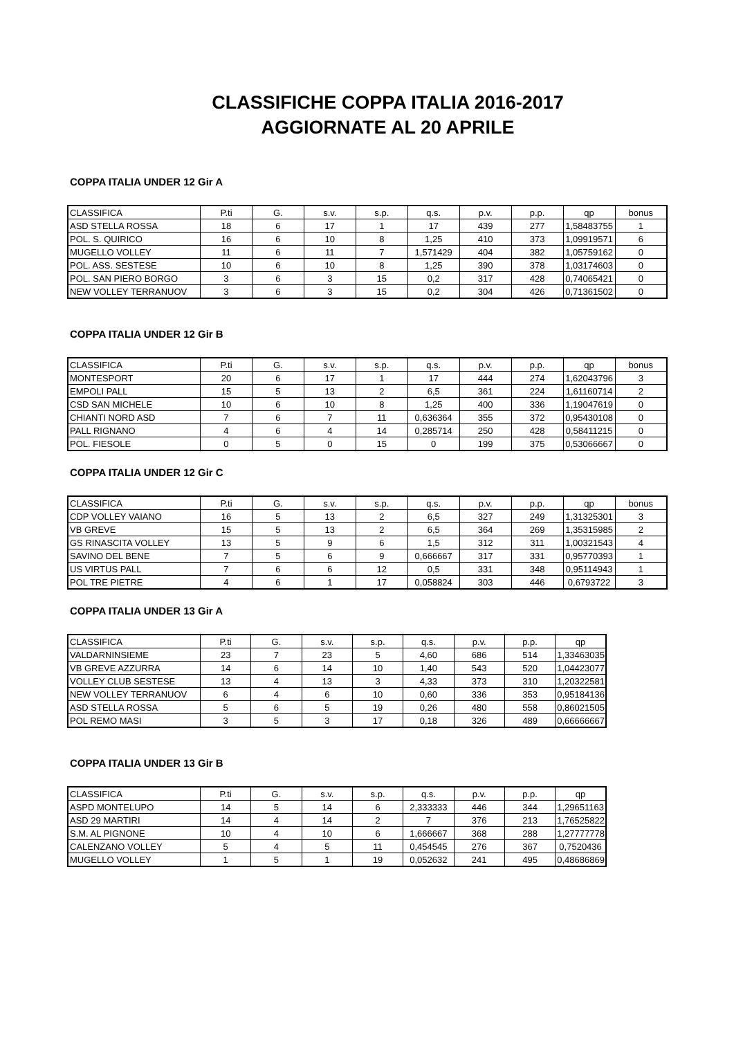CLASSIFICHE COPPA ITALIA 2016-2017
AGGIORNATE AL 20 APRILE
COPPA ITALIA UNDER 12 Gir A
| CLASSIFICA | P.ti | G. | s.v. | s.p. | q.s. | p.v. | p.p. | qp | bonus |
| ASD STELLA ROSSA | 18 | 6 | 17 | 1 | 17 | 439 | 277 | 1,58483755 | 1 |
| POL. S. QUIRICO | 16 | 6 | 10 | 8 | 1,25 | 410 | 373 | 1,09919571 | 6 |
| MUGELLO VOLLEY | 11 | 6 | 11 | 7 | 1,571429 | 404 | 382 | 1,05759162 | 0 |
| POL. ASS. SESTESE | 10 | 6 | 10 | 8 | 1,25 | 390 | 378 | 1,03174603 | 0 |
| POL. SAN PIERO BORGO | 3 | 6 | 3 | 15 | 0,2 | 317 | 428 | 0,74065421 | 0 |
| NEW VOLLEY TERRANUOV | 3 | 6 | 3 | 15 | 0,2 | 304 | 426 | 0,71361502 | 0 |
COPPA ITALIA UNDER 12 Gir B
| CLASSIFICA | P.ti | G. | s.v. | s.p. | q.s. | p.v. | p.p. | qp | bonus |
| MONTESPORT | 20 | 6 | 17 | 1 | 17 | 444 | 274 | 1,62043796 | 3 |
| EMPOLI PALL | 15 | 5 | 13 | 2 | 6,5 | 361 | 224 | 1,61160714 | 2 |
| CSD SAN MICHELE | 10 | 6 | 10 | 8 | 1,25 | 400 | 336 | 1,19047619 | 0 |
| CHIANTI NORD ASD | 7 | 6 | 7 | 11 | 0,636364 | 355 | 372 | 0,95430108 | 0 |
| PALL RIGNANO | 4 | 6 | 4 | 14 | 0,285714 | 250 | 428 | 0,58411215 | 0 |
| POL. FIESOLE | 0 | 5 | 0 | 15 | 0 | 199 | 375 | 0,53066667 | 0 |
COPPA ITALIA UNDER 12 Gir C
| CLASSIFICA | P.ti | G. | s.v. | s.p. | q.s. | p.v. | p.p. | qp | bonus |
| CDP VOLLEY VAIANO | 16 | 5 | 13 | 2 | 6,5 | 327 | 249 | 1,31325301 | 3 |
| VB GREVE | 15 | 5 | 13 | 2 | 6,5 | 364 | 269 | 1,35315985 | 2 |
| GS RINASCITA VOLLEY | 13 | 5 | 9 | 6 | 1,5 | 312 | 311 | 1,00321543 | 4 |
| SAVINO DEL BENE | 7 | 5 | 6 | 9 | 0,666667 | 317 | 331 | 0,95770393 | 1 |
| US VIRTUS PALL | 7 | 6 | 6 | 12 | 0,5 | 331 | 348 | 0,95114943 | 1 |
| POL TRE PIETRE | 4 | 6 | 1 | 17 | 0,058824 | 303 | 446 | 0,6793722 | 3 |
COPPA ITALIA UNDER 13 Gir A
| CLASSIFICA | P.ti | G. | s.v. | s.p. | q.s. | p.v. | p.p. | qp |
| VALDARNINSIEME | 23 | 7 | 23 | 5 | 4,60 | 686 | 514 | 1,33463035 |
| VB GREVE AZZURRA | 14 | 6 | 14 | 10 | 1,40 | 543 | 520 | 1,04423077 |
| VOLLEY CLUB SESTESE | 13 | 4 | 13 | 3 | 4,33 | 373 | 310 | 1,20322581 |
| NEW VOLLEY TERRANUOV | 6 | 4 | 6 | 10 | 0,60 | 336 | 353 | 0,95184136 |
| ASD STELLA ROSSA | 5 | 6 | 5 | 19 | 0,26 | 480 | 558 | 0,86021505 |
| POL REMO MASI | 3 | 5 | 3 | 17 | 0,18 | 326 | 489 | 0,66666667 |
COPPA ITALIA UNDER 13 Gir B
| CLASSIFICA | P.ti | G. | s.v. | s.p. | q.s. | p.v. | p.p. | qp |
| ASPD MONTELUPO | 14 | 5 | 14 | 6 | 2,333333 | 446 | 344 | 1,29651163 |
| ASD 29 MARTIRI | 14 | 4 | 14 | 2 | 7 | 376 | 213 | 1,76525822 |
| S.M. AL PIGNONE | 10 | 4 | 10 | 6 | 1,666667 | 368 | 288 | 1,27777778 |
| CALENZANO VOLLEY | 5 | 4 | 5 | 11 | 0,454545 | 276 | 367 | 0,7520436 |
| MUGELLO VOLLEY | 1 | 5 | 1 | 19 | 0,052632 | 241 | 495 | 0,48686869 |